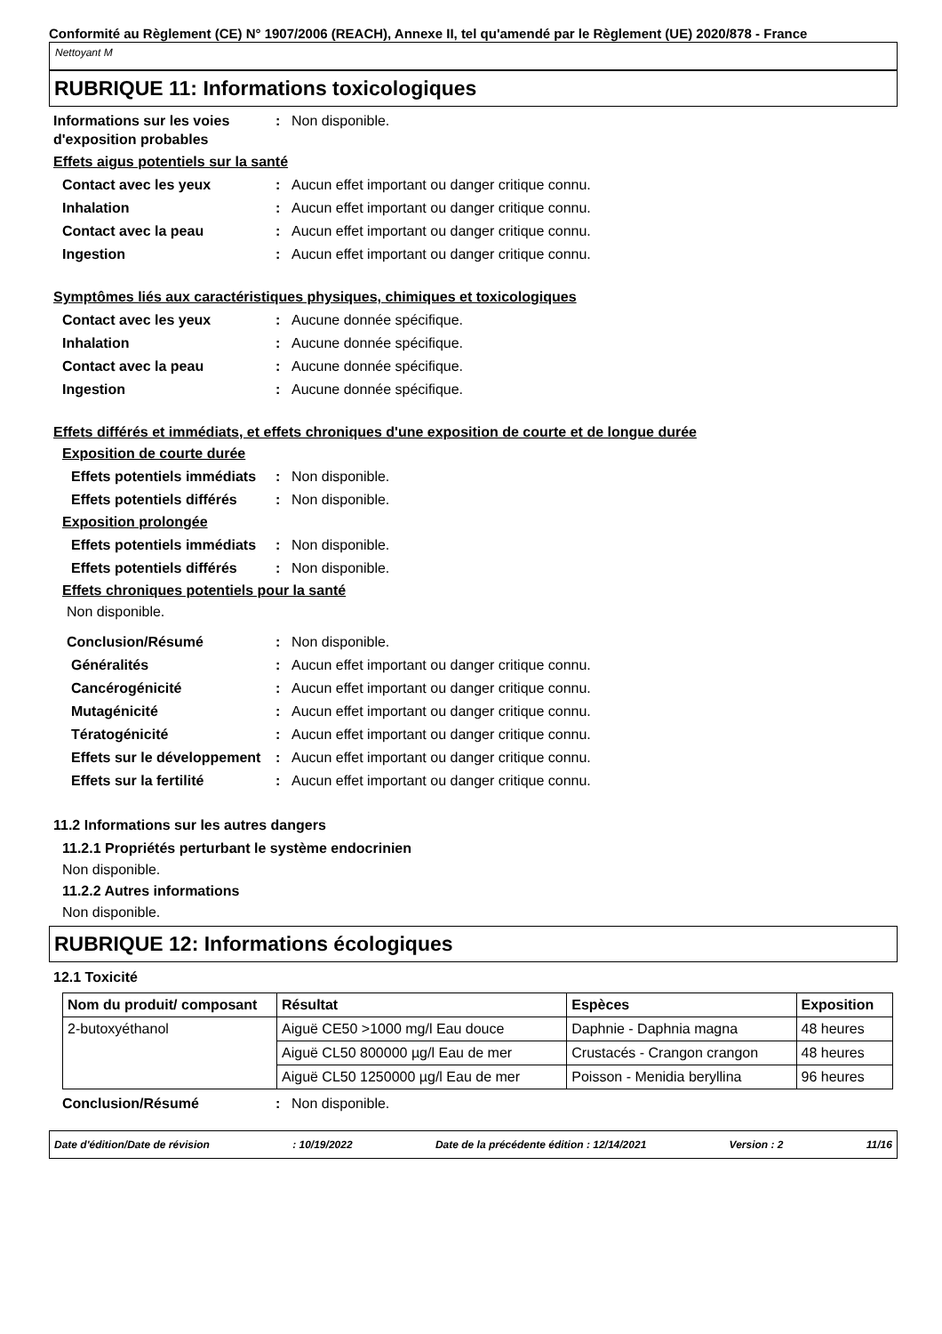Conformité au Règlement (CE) N° 1907/2006 (REACH), Annexe II, tel qu'amendé par le Règlement (UE) 2020/878 - France
Nettoyant M
RUBRIQUE 11: Informations toxicologiques
Informations sur les voies d'exposition probables
: Non disponible.
Effets aigus potentiels sur la santé
Contact avec les yeux : Aucun effet important ou danger critique connu.
Inhalation : Aucun effet important ou danger critique connu.
Contact avec la peau : Aucun effet important ou danger critique connu.
Ingestion : Aucun effet important ou danger critique connu.
Symptômes liés aux caractéristiques physiques, chimiques et toxicologiques
Contact avec les yeux : Aucune donnée spécifique.
Inhalation : Aucune donnée spécifique.
Contact avec la peau : Aucune donnée spécifique.
Ingestion : Aucune donnée spécifique.
Effets différés et immédiats, et effets chroniques d'une exposition de courte et de longue durée
Exposition de courte durée
Effets potentiels immédiats
: Non disponible.
Effets potentiels différés
: Non disponible.
Exposition prolongée
Effets potentiels immédiats
: Non disponible.
Effets potentiels différés
: Non disponible.
Effets chroniques potentiels pour la santé
Non disponible.
Conclusion/Résumé : Non disponible.
Généralités : Aucun effet important ou danger critique connu.
Cancérogénicité : Aucun effet important ou danger critique connu.
Mutagénicité : Aucun effet important ou danger critique connu.
Tératogénicité : Aucun effet important ou danger critique connu.
Effets sur le développement
: Aucun effet important ou danger critique connu.
Effets sur la fertilité : Aucun effet important ou danger critique connu.
11.2 Informations sur les autres dangers
11.2.1 Propriétés perturbant le système endocrinien
Non disponible.
11.2.2 Autres informations
Non disponible.
RUBRIQUE 12: Informations écologiques
12.1 Toxicité
| Nom du produit/ composant | Résultat | Espèces | Exposition |
| --- | --- | --- | --- |
| 2-butoxyéthanol | Aiguë CE50 >1000 mg/l Eau douce | Daphnie - Daphnia magna | 48 heures |
| | Aiguë CL50 800000 µg/l Eau de mer | Crustacés - Crangon crangon | 48 heures |
| | Aiguë CL50 1250000 µg/l Eau de mer | Poisson - Menidia beryllina | 96 heures |
Conclusion/Résumé : Non disponible.
Date d'édition/Date de révision: 10/19/2022 Date de la précédente édition : 12/14/2021 Version : 2 11/16